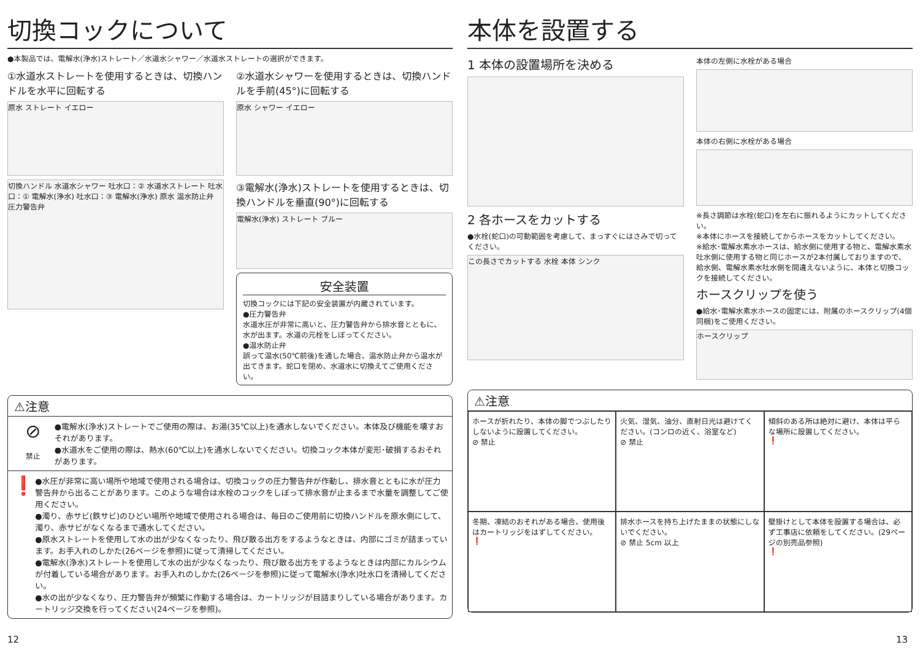切換コックについて
●本製品では、電解水(浄水)ストレート／水道水シャワー／水道水ストレートの選択ができます。
①水道水ストレートを使用するときは、切換ハンドルを水平に回転する
原水 ストレート イエロー
切換ハンドル 水道水シャワー 吐水口：② 水道水ストレート 吐水口：① 電解水(浄水) 吐水口：③ 電解水(浄水) 原水 温水防止弁 圧力警告弁
②水道水シャワーを使用するときは、切換ハンドルを手前(45°)に回転する
原水 シャワー イエロー
③電解水(浄水)ストレートを使用するときは、切換ハンドルを垂直(90°)に回転する
電解水(浄水) ストレート ブルー
安全装置
切換コックには下記の安全装置が内蔵されています。
●圧力警告弁
水道水圧が非常に高いと、圧力警告弁から排水音とともに、水が出ます。水道の元栓をしぼってください。
●温水防止弁
誤って温水(50℃前後)を通した場合、温水防止弁から温水が出てきます。蛇口を閉め、水道水に切換えてご使用ください。
⚠注意
⊘
禁止
●電解水(浄水)ストレートでご使用の際は、お湯(35℃以上)を通水しないでください。本体及び機能を壊すおそれがあります。
●水道水をご使用の際は、熱水(60℃以上)を通水しないでください。切換コック本体が変形･破損するおそれがあります。
❗
●水圧が非常に高い場所や地域で使用される場合は、切換コックの圧力警告弁が作動し、排水音とともに水が圧力警告弁から出ることがあります。このような場合は水栓のコックをしぼって排水音が止まるまで水量を調整してご使用ください。
●濁り、赤サビ(鉄サビ)のひどい場所や地域で使用される場合は、毎日のご使用前に切換ハンドルを原水側にして、濁り、赤サビがなくなるまで通水してください。
●原水ストレートを使用して水の出が少なくなったり、飛び散る出方をするようなときは、内部にゴミが詰まっています。お手入れのしかた(26ページを参照)に従って清掃してください。
●電解水(浄水)ストレートを使用して水の出が少なくなったり、飛び散る出方をするようなときは内部にカルシウムが付着している場合があります。お手入れのしかた(26ページを参照)に従って電解水(浄水)吐水口を清掃してください。
●水の出が少なくなり、圧力警告弁が頻繁に作動する場合は、カートリッジが目詰まりしている場合があります。カートリッジ交換を行ってください(24ページを参照)。
12
本体を設置する
1 本体の設置場所を決める
2 各ホースをカットする
●水栓(蛇口)の可動範囲を考慮して、まっすぐにはさみで切ってください。
この長さでカットする 水栓 本体 シンク
本体の左側に水栓がある場合
本体の右側に水栓がある場合
※長さ調節は水栓(蛇口)を左右に振れるようにカットしてください。
※本体にホースを接続してからホースをカットしてください。
※給水･電解水素水ホースは、給水側に使用する物と、電解水素水吐水側に使用する物と同じホースが2本付属しておりますので、給水側、電解水素水吐水側を間違えないように、本体と切換コックを接続してください。
ホースクリップを使う
●給水･電解水素水ホースの固定には、附属のホースクリップ(4個同梱)をご使用ください。
ホースクリップ
⚠注意
ホースが折れたり、本体の脚でつぶしたりしないように設置してください。
⊘ 禁止
火気、湿気、油分、直射日光は避けてください。(コンロの近く、浴室など)
⊘ 禁止
傾斜のある所は絶対に避け、本体は平らな場所に設置してください。
❗
冬期、凍結のおそれがある場合、使用後はカートリッジをはずしてください。
❗
排水ホースを持ち上げたままの状態にしないでください。
⊘ 禁止 5cm 以上
壁掛けとして本体を設置する場合は、必ず工事店に依頼をしてください。(29ページの別売品参照)
❗
13